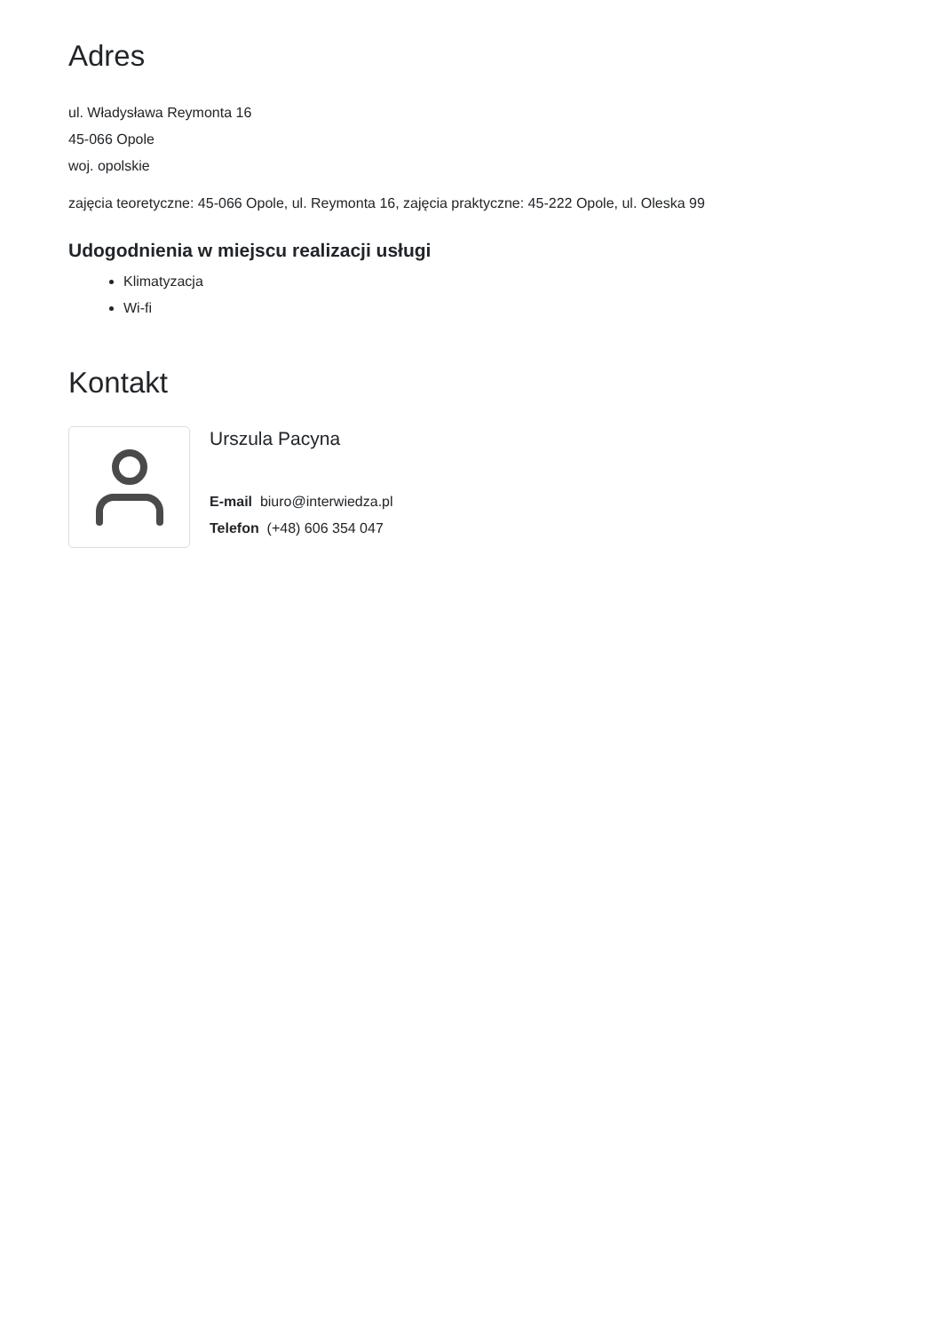Adres
ul. Władysława Reymonta 16
45-066 Opole
woj. opolskie
zajęcia teoretyczne: 45-066 Opole, ul. Reymonta 16, zajęcia praktyczne: 45-222 Opole, ul. Oleska 99
Udogodnienia w miejscu realizacji usługi
Klimatyzacja
Wi-fi
Kontakt
Urszula Pacyna
E-mail biuro@interwiedza.pl
Telefon (+48) 606 354 047